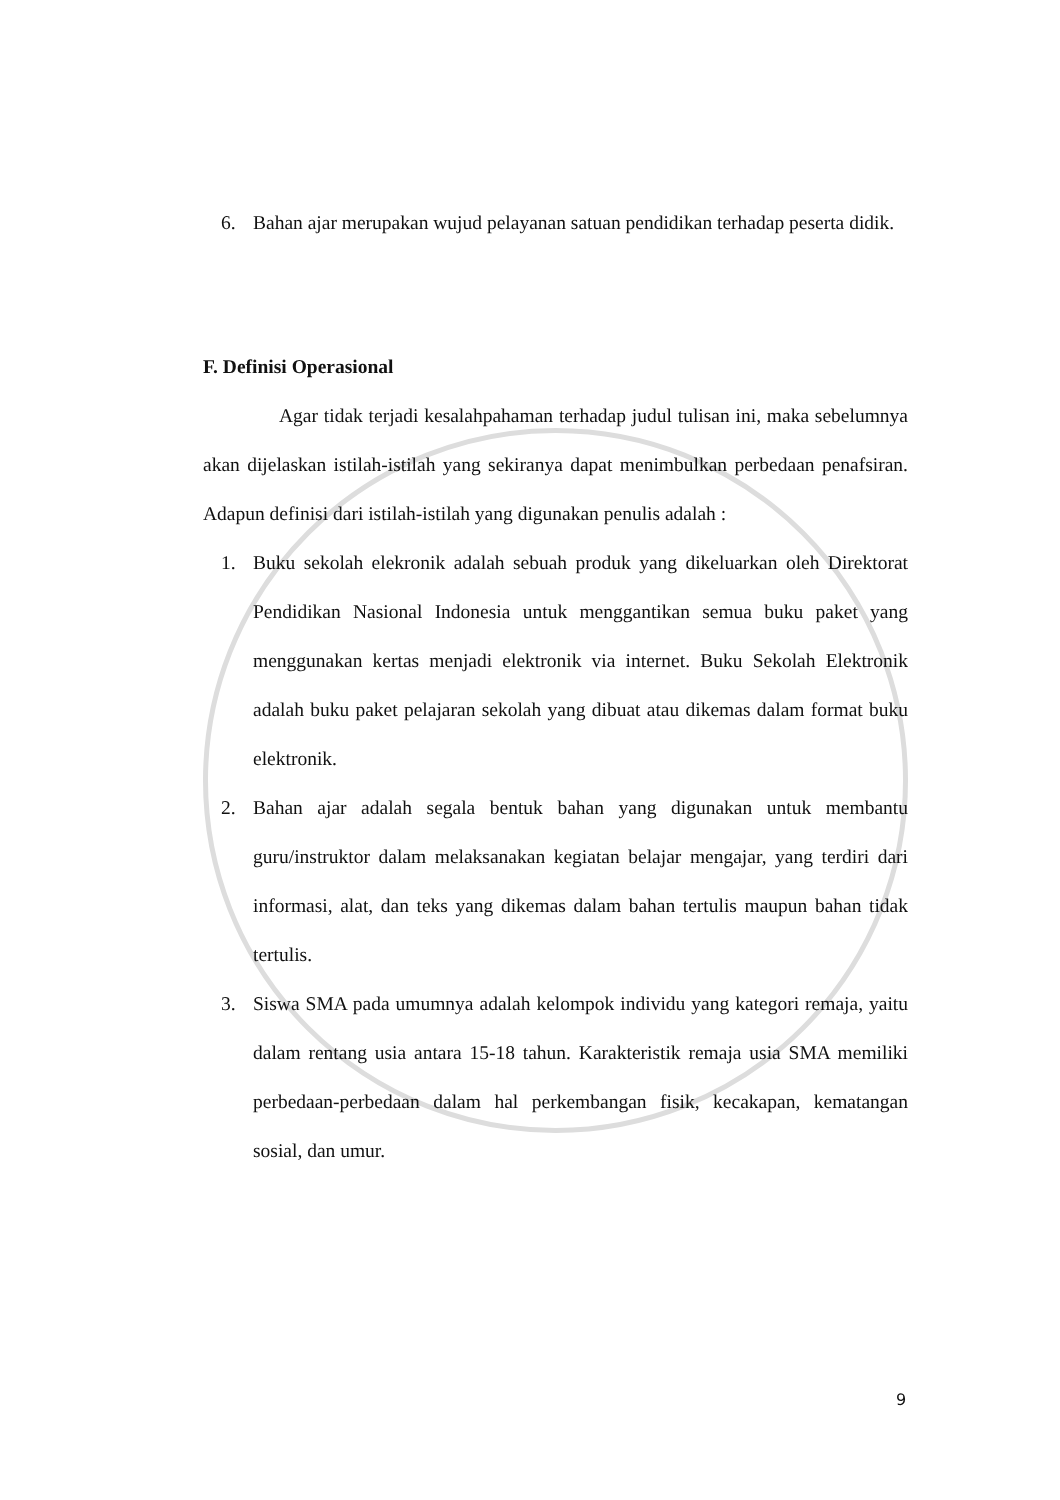6. Bahan ajar merupakan wujud pelayanan satuan pendidikan terhadap peserta didik.
F. Definisi Operasional
Agar tidak terjadi kesalahpahaman terhadap judul tulisan ini, maka sebelumnya akan dijelaskan istilah-istilah yang sekiranya dapat menimbulkan perbedaan penafsiran. Adapun definisi dari istilah-istilah yang digunakan penulis adalah :
1. Buku sekolah elekronik adalah sebuah produk yang dikeluarkan oleh Direktorat Pendidikan Nasional Indonesia untuk menggantikan semua buku paket yang menggunakan kertas menjadi elektronik via internet. Buku Sekolah Elektronik adalah buku paket pelajaran sekolah yang dibuat atau dikemas dalam format buku elektronik.
2. Bahan ajar adalah segala bentuk bahan yang digunakan untuk membantu guru/instruktor dalam melaksanakan kegiatan belajar mengajar, yang terdiri dari informasi, alat, dan teks yang dikemas dalam bahan tertulis maupun bahan tidak tertulis.
3. Siswa SMA pada umumnya adalah kelompok individu yang kategori remaja, yaitu dalam rentang usia antara 15-18 tahun. Karakteristik remaja usia SMA memiliki perbedaan-perbedaan dalam hal perkembangan fisik, kecakapan, kematangan sosial, dan umur.
9